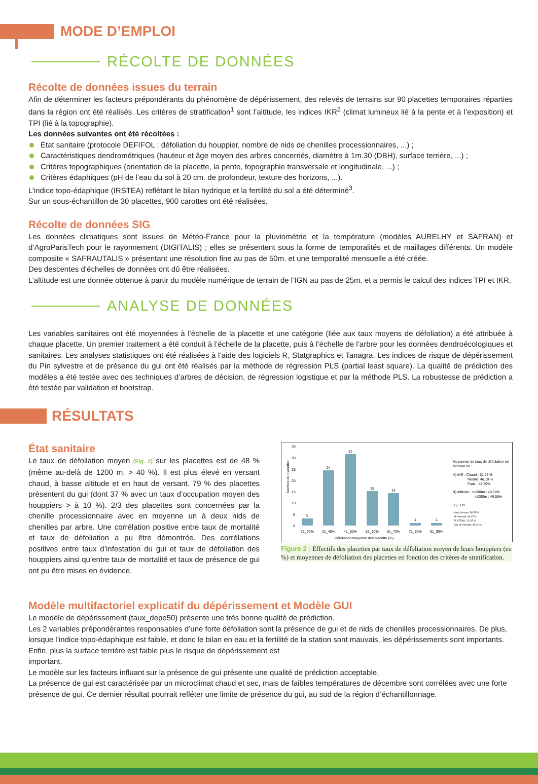MODE D’EMPLOI
RÉCOLTE DE DONNÉES
Récolte de données issues du terrain
Afin de déterminer les facteurs prépondérants du phénomène de dépérissement, des relevés de terrains sur 90 placettes temporaires réparties dans la région ont été réalisés. Les critères de stratification<sup>1</sup> sont l’altitude, les indices IKR<sup>2</sup> (climat lumineux lié à la pente et à l’exposition) et TPI (lié à la topographie).
Les données suivantes ont été récoltées :
État sanitaire (protocole DEFIFOL : défoliation du houppier, nombre de nids de chenilles processionnaires, ...) ;
Caractéristiques dendrométriques (hauteur et âge moyen des arbres concernés, diamètre à 1m.30 (DBH), surface terrière, ...) ;
Critères topographiques (orientation de la placette, la pente, topographie transversale et longitudinale, ...) ;
Critères édaphiques (pH de l’eau du sol à 20 cm. de profondeur, texture des horizons, ...).
L’indice topo-édaphique (IRSTEA) reflétant le bilan hydrique et la fertilité du sol a été déterminé<sup>3</sup>.
Sur un sous-échantillon de 30 placettes, 900 carottes ont été réalisées.
Récolte de données SIG
Les données climatiques sont issues de Météo-France pour la pluviométrie et la température (modèles AURELHY et SAFRAN) et d’AgroParisTech pour le rayonnement (DIGITALIS) ; elles se présentent sous la forme de temporalités et de maillages différents. Un modèle composite « SAFRAUTALIS » présentant une résolution fine au pas de 50m. et une temporalité mensuelle a été créée.
Des descentes d’échelles de données ont dû être réalisées.
L’altitude est une donnée obtenue à partir du modèle numérique de terrain de l’IGN au pas de 25m. et a permis le calcul des indices TPI et IKR.
ANALYSE DE DONNÉES
Les variables sanitaires ont été moyennées à l’échelle de la placette et une catégorie (liée aux taux moyens de défoliation) a été attribuée à chaque placette. Un premier traitement a été conduit à l’échelle de la placette, puis à l’échelle de l’arbre pour les données dendroécologiques et sanitaires. Les analyses statistiques ont été réalisées à l’aide des logiciels R, Statgraphics et Tanagra. Les indices de risque de dépérissement du Pin sylvestre et de présence du gui ont été réalisés par la méthode de régression PLS (partial least square). La qualité de prédiction des modèles a été testée avec des techniques d’arbres de décision, de régression logistique et par la méthode PLS. La robustesse de prédiction a été testée par validation et bootstrap.
RÉSULTATS
État sanitaire
Le taux de défoliation moyen (Fig. 2) sur les placettes est de 48 % (même au-delà de 1200 m. > 40 %). Il est plus élevé en versant chaud, à basse altitude et en haut de versant. 79 % des placettes présentent du gui (dont 37 % avec un taux d’occupation moyen des houppiers > à 10 %). 2/3 des placettes sont concernées par la chenille processionnaire avec en moyenne un à deux nids de chenilles par arbre. Une corrélation positive entre taux de mortalité et taux de défoliation a pu être démontrée. Des corrélations positives entre taux d’infestation du gui et taux de défoliation des houppiers ainsi qu’entre taux de mortalité et taux de présence de gui ont pu être mises en évidence.
Nombre de placettes
35
30
25
20
15
10
5
0
3
24
31
15
14
1
1
21_30%
31_40%
41_50%
51_60%
61_70%
71_80%
81_90%
Défoliation moyenne des placette (%)
Moyennes du taux de défoliation en
fonction de :
A) IKR : Chaud : 52.27 %
Neutre: 46.19 %
Frais : 44.70%
B) Altitude : <1200m : 49,58%
>1200m : 46,55%
C). TPI
Haut Versant: 56.55 %
Mi-Versant: 46.07 %
PLATEAU: 42.97 %
Bas de Versant: 43.31 %
Figure 2 : Effectifs des placettes par taux de défoliation moyen de leurs houppiers (en %) et moyennes de défoliation des placettes en fonction des critères de stratification.
Modèle multifactoriel explicatif du dépérissement et Modèle GUI
Le modèle de dépérissement (taux_depe50) présente une très bonne qualité de prédiction.
Les 2 variables prépondérantes responsables d’une forte défoliation sont la présence de gui et de nids de chenilles processionnaires. De plus, lorsque l’indice topo-édaphique est faible, et donc le bilan en eau et la fertilité de la station sont mauvais, les dépérissements sont importants. Enfin, plus la surface terrière est faible plus le risque de dépérissement est
important.
Le modèle sur les facteurs influant sur la présence de gui présente une qualité de prédiction acceptable.
La présence de gui est caractérisée par un microclimat chaud et sec, mais de faibles températures de décembre sont corrélées avec une forte présence de gui. Ce dernier résultat pourrait refléter une limite de présence du gui, au sud de la région d’échantillonnage.